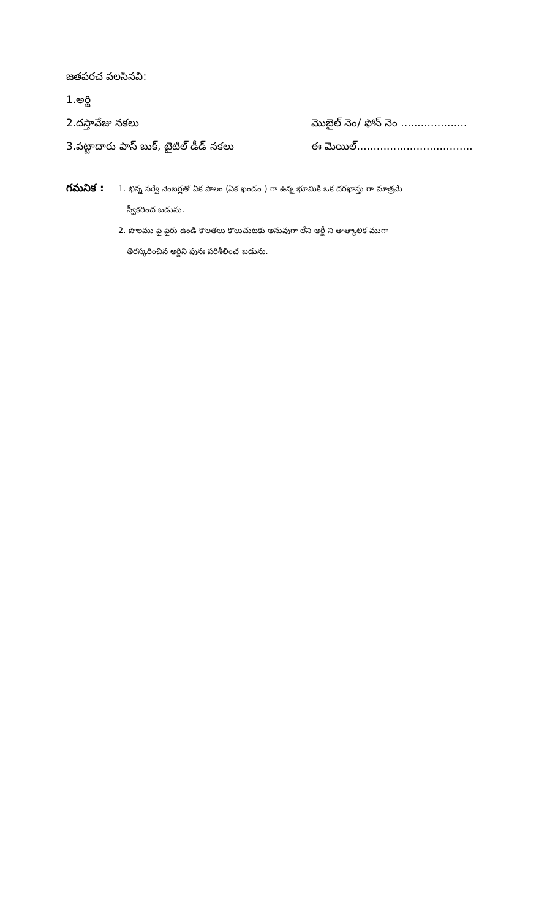జతపరచ వలసినవి:
1.అర్జి
2.దస్తావేజు నకలు మొబైల్ నెం/ ఫోన్ నెం ....................
3.పట్టాదారు పాస్ బుక్, టైటిల్ డీడ్ నకలు ఈ మెయిల్...................................
గమనిక :
1. భిన్న సర్వే నెంబర్లతో ఏక పొలం (ఏక ఖండం ) గా ఉన్న భూమికి ఒక దరఖాస్తు గా మాత్రమే
స్వీకరించ బడును.
2. పొలము పై పైరు ఉండి కొలతలు కొలుచుటకు అనువుగా లేని అర్జీ ని తాత్కాలిక ముగా
తిరస్కరించిన అర్జిని పునః పరిశీలించ బడును.